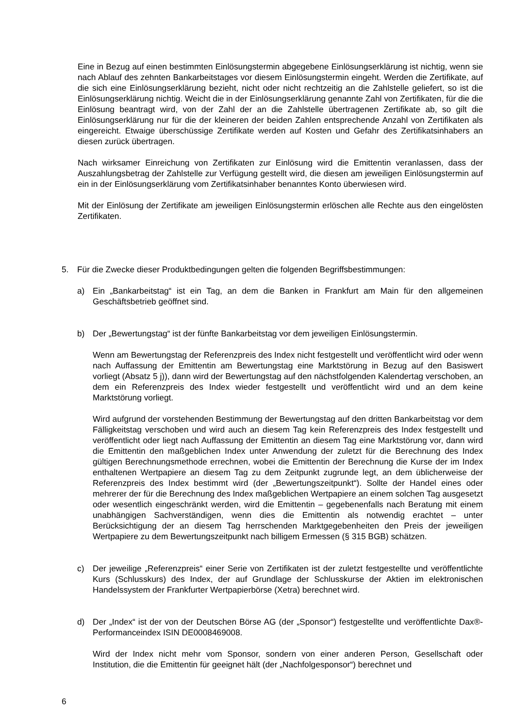Eine in Bezug auf einen bestimmten Einlösungstermin abgegebene Einlösungserklärung ist nichtig, wenn sie nach Ablauf des zehnten Bankarbeitstages vor diesem Einlösungstermin eingeht. Werden die Zertifikate, auf die sich eine Einlösungserklärung bezieht, nicht oder nicht rechtzeitig an die Zahlstelle geliefert, so ist die Einlösungserklärung nichtig. Weicht die in der Einlösungserklärung genannte Zahl von Zertifikaten, für die die Einlösung beantragt wird, von der Zahl der an die Zahlstelle übertragenen Zertifikate ab, so gilt die Einlösungserklärung nur für die der kleineren der beiden Zahlen entsprechende Anzahl von Zertifikaten als eingereicht. Etwaige überschüssige Zertifikate werden auf Kosten und Gefahr des Zertifikatsinhabers an diesen zurück übertragen.
Nach wirksamer Einreichung von Zertifikaten zur Einlösung wird die Emittentin veranlassen, dass der Auszahlungsbetrag der Zahlstelle zur Verfügung gestellt wird, die diesen am jeweiligen Einlösungstermin auf ein in der Einlösungserklärung vom Zertifikatsinhaber benanntes Konto überwiesen wird.
Mit der Einlösung der Zertifikate am jeweiligen Einlösungstermin erlöschen alle Rechte aus den eingelösten Zertifikaten.
5. Für die Zwecke dieser Produktbedingungen gelten die folgenden Begriffsbestimmungen:
a) Ein „Bankarbeitstag“ ist ein Tag, an dem die Banken in Frankfurt am Main für den allgemeinen Geschäftsbetrieb geöffnet sind.
b) Der „Bewertungstag“ ist der fünfte Bankarbeitstag vor dem jeweiligen Einlösungstermin.
Wenn am Bewertungstag der Referenzpreis des Index nicht festgestellt und veröffentlicht wird oder wenn nach Auffassung der Emittentin am Bewertungstag eine Marktstörung in Bezug auf den Basiswert vorliegt (Absatz 5 j)), dann wird der Bewertungstag auf den nächstfolgenden Kalendertag verschoben, an dem ein Referenzpreis des Index wieder festgestellt und veröffentlicht wird und an dem keine Marktstörung vorliegt.
Wird aufgrund der vorstehenden Bestimmung der Bewertungstag auf den dritten Bankarbeitstag vor dem Fälligkeitstag verschoben und wird auch an diesem Tag kein Referenzpreis des Index festgestellt und veröffentlicht oder liegt nach Auffassung der Emittentin an diesem Tag eine Marktstörung vor, dann wird die Emittentin den maßgeblichen Index unter Anwendung der zuletzt für die Berechnung des Index gültigen Berechnungsmethode errechnen, wobei die Emittentin der Berechnung die Kurse der im Index enthaltenen Wertpapiere an diesem Tag zu dem Zeitpunkt zugrunde legt, an dem üblicherweise der Referenzpreis des Index bestimmt wird (der „Bewertungszeitpunkt“). Sollte der Handel eines oder mehrerer der für die Berechnung des Index maßgeblichen Wertpapiere an einem solchen Tag ausgesetzt oder wesentlich eingeschränkt werden, wird die Emittentin – gegebenenfalls nach Beratung mit einem unabhängigen Sachverständigen, wenn dies die Emittentin als notwendig erachtet – unter Berücksichtigung der an diesem Tag herrschenden Marktgegebenheiten den Preis der jeweiligen Wertpapiere zu dem Bewertungszeitpunkt nach billigem Ermessen (§ 315 BGB) schätzen.
c) Der jeweilige „Referenzpreis“ einer Serie von Zertifikaten ist der zuletzt festgestellte und veröffentlichte Kurs (Schlusskurs) des Index, der auf Grundlage der Schlusskurse der Aktien im elektronischen Handelssystem der Frankfurter Wertpapierbörse (Xetra) berechnet wird.
d) Der „Index“ ist der von der Deutschen Börse AG (der „Sponsor“) festgestellte und veröffentlichte Dax®-Performanceindex ISIN DE0008469008.
Wird der Index nicht mehr vom Sponsor, sondern von einer anderen Person, Gesellschaft oder Institution, die die Emittentin für geeignet hält (der „Nachfolgesponsor“) berechnet und
6